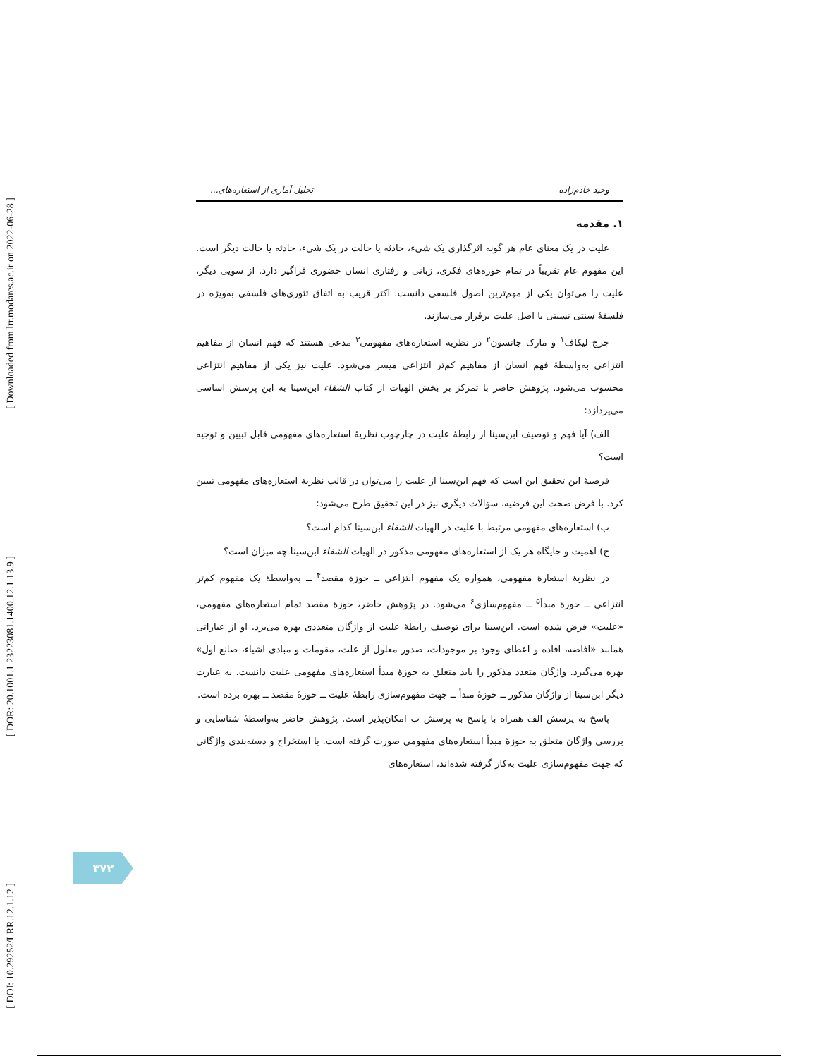[ Downloaded from lrr.modares.ac.ir on 2022-06-28 ]
[ DOR: 20.1001.1.23223081.1400.12.1.13.9 ]
[ DOI: 10.29252/LRR.12.1.12 ]
وحید خادم‌زاده تحلیل آماری از استعاره‌های...
۱. مقدمه
علیت در یک معنای عام هر گونه اثرگذاری یک شیء، حادثه یا حالت در یک شیء، حادثه یا حالت دیگر است. این مفهوم عام تقریباً در تمام حوزه‌های فکری، زبانی و رفتاری انسان حضوری فراگیر دارد. از سویی دیگر، علیت را می‌توان یکی از مهم‌ترین اصول فلسفی دانست. اکثر قریب به اتفاق تئوری‌های فلسفی به‌ویژه در فلسفهٔ سنتی نسبتی با اصل علیت برقرار می‌سازند.
جرج لیکاف<sup>۱</sup> و مارک جانسون<sup>۲</sup> در نظریه استعاره‌های مفهومی<sup>۳</sup> مدعی هستند که فهم انسان از مفاهیم انتزاعی به‌واسطهٔ فهم انسان از مفاهیم کم‌تر انتزاعی میسر می‌شود. علیت نیز یکی از مفاهیم انتزاعی محسوب می‌شود. پژوهش حاضر با تمرکز بر بخش الهیات از کتاب الشفاء ابن‌سینا به این پرسش اساسی می‌پردازد:
الف) آیا فهم و توصیف ابن‌سینا از رابطهٔ علیت در چارچوب نظریهٔ استعاره‌های مفهومی قابل تبیین و توجیه است؟
فرضیهٔ این تحقیق این است که فهم ابن‌سینا از علیت را می‌توان در قالب نظریهٔ استعاره‌های مفهومی تبیین کرد. با فرض صحت این فرضیه، سؤالات دیگری نیز در این تحقیق طرح می‌شود:
ب) استعاره‌های مفهومی مرتبط با علیت در الهیات الشفاء ابن‌سینا کدام است؟
ج) اهمیت و جایگاه هر یک از استعاره‌های مفهومی مذکور در الهیات الشفاء ابن‌سینا چه میزان است؟
در نظریهٔ استعارهٔ مفهومی، همواره یک مفهوم انتزاعی ــ حوزهٔ مقصد<sup>۴</sup> ــ به‌واسطهٔ یک مفهوم کم‌تر انتزاعی ــ حوزهٔ مبدأ<sup>۵</sup> ــ مفهوم‌سازی<sup>۶</sup> می‌شود. در پژوهش حاضر، حوزهٔ مقصد تمام استعاره‌های مفهومی، «علیت» فرض شده است. ابن‌سینا برای توصیف رابطهٔ علیت از واژگان متعددی بهره می‌برد. او از عباراتی همانند «افاضه، افاده و اعطای وجود بر موجودات، صدور معلول از علت، مقومات و مبادی اشیاء، صانع اول» بهره می‌گیرد. واژگان متعدد مذکور را باید متعلق به حوزهٔ مبدأ استعاره‌های مفهومی علیت دانست. به عبارت دیگر ابن‌سینا از واژگان مذکور ــ حوزهٔ مبدأ ــ جهت مفهوم‌سازی رابطهٔ علیت ــ حوزهٔ مقصد ــ بهره برده است.
پاسخ به پرسش الف همراه با پاسخ به پرسش ب امکان‌پذیر است. پژوهش حاضر به‌واسطهٔ شناسایی و بررسی واژگان متعلق به حوزهٔ مبدأ استعاره‌های مفهومی صورت گرفته است. با استخراج و دسته‌بندی واژگانی که جهت مفهوم‌سازی علیت به‌کار گرفته شده‌اند، استعاره‌های
۳۷۲